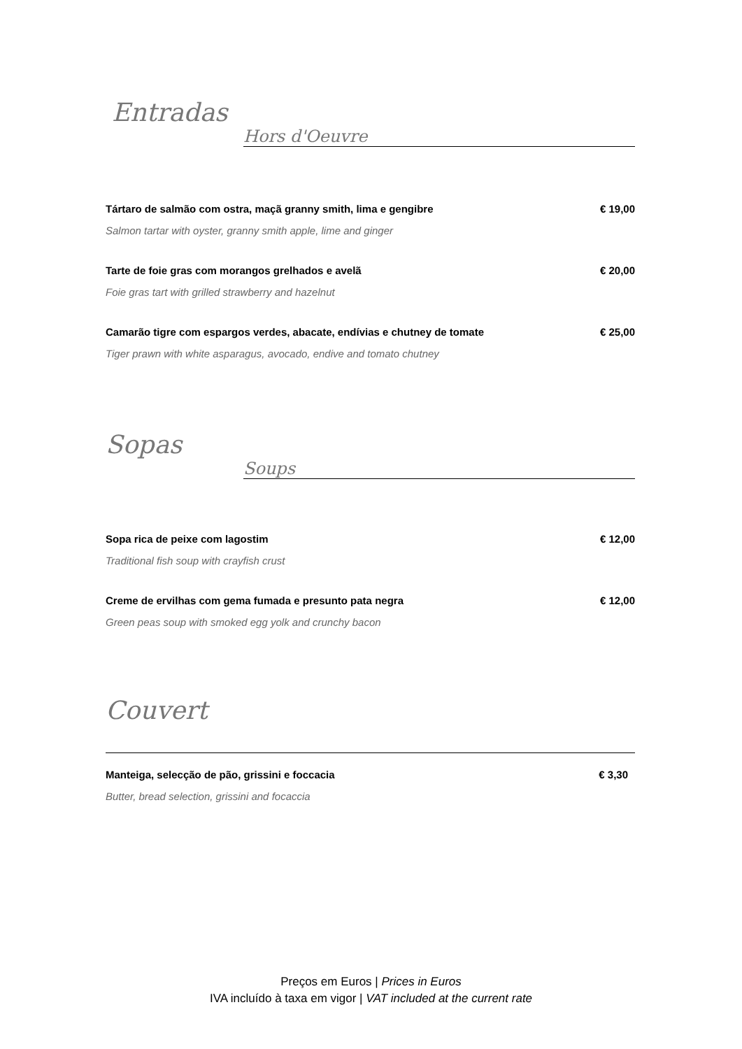Entradas
Hors d'Oeuvre
Tártaro de salmão com ostra, maçã granny smith, lima e gengibre € 19,00
Salmon tartar with oyster, granny smith apple, lime and ginger
Tarte de foie gras com morangos grelhados e avelã € 20,00
Foie gras tart with grilled strawberry and hazelnut
Camarão tigre com espargos verdes, abacate, endívias e chutney de tomate € 25,00
Tiger prawn with white asparagus, avocado, endive and tomato chutney
Sopas
Soups
Sopa rica de peixe com lagostim € 12,00
Traditional fish soup with crayfish crust
Creme de ervilhas com gema fumada e presunto pata negra € 12,00
Green peas soup with smoked egg yolk and crunchy bacon
Couvert
Manteiga, selecção de pão, grissini e foccacia € 3,30
Butter, bread selection, grissini and focaccia
Preços em Euros | Prices in Euros
IVA incluído à taxa em vigor | VAT included at the current rate